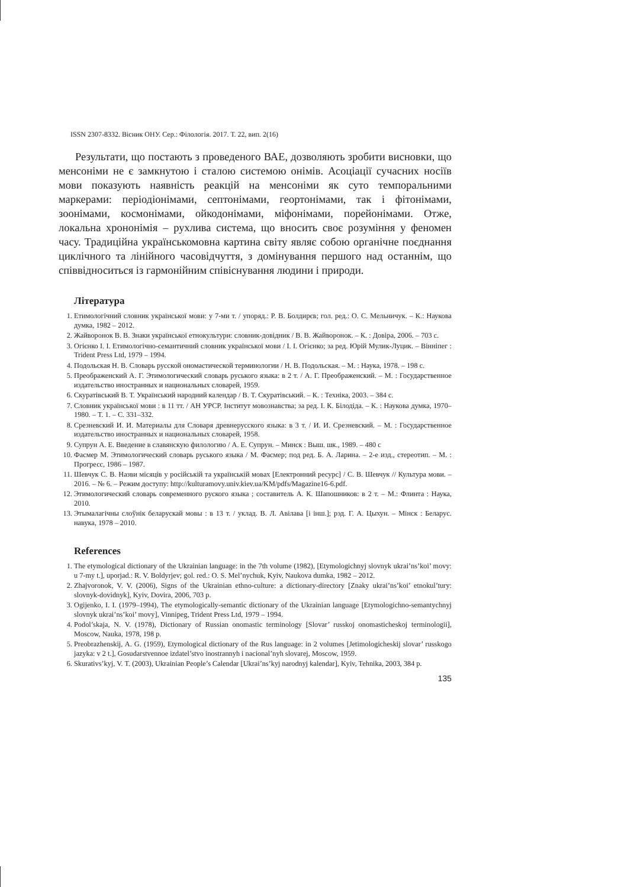ISSN 2307-8332. Вісник ОНУ. Сер.: Філологія. 2017. Т. 22, вип. 2(16)
Результати, що постають з проведеного ВАЕ, дозволяють зробити висновки, що менсоніми не є замкнутою і сталою системою онімів. Асоціації сучасних носіїв мови показують наявність реакцій на менсоніми як суто темпоральними маркерами: періодіонімами, септонімами, геортонімами, так і фітонімами, зоонімами, космонімами, ойкодонімами, міфонімами, порейонімами. Отже, локальна хрононімія – рухлива система, що вносить своє розуміння у феномен часу. Традиційна українськомовна картина світу являє собою органічне поєднання циклічного та лінійного часовідчуття, з домінування першого над останнім, що співвідноситься із гармонійним співіснування людини і природи.
Література
1. Етимологічний словник української мови: у 7-ми т. / упоряд.: Р. В. Болдирєв; гол. ред.: О. С. Мельничук. – К.: Наукова думка, 1982 – 2012.
2. Жайворонок В. В. Знаки української етнокультури: словник-довідник / В. В. Жайворонок. – К. : Довіра, 2006. – 703 с.
3. Огієнко І. І. Етимологічно-семантичний словник української мови / І. І. Огієнко; за ред. Юрій Мулик-Луцик. – Вінніпег : Trident Press Ltd, 1979 – 1994.
4. Подольская Н. В. Словарь русской ономастической терминологии / Н. В. Подольская. – М. : Наука, 1978. – 198 с.
5. Преображенский А. Г. Этимологический словарь руського языка: в 2 т. / А. Г. Преображенский. – М. : Государственное издательство иностранных и национальных словарей, 1959.
6. Скуратівський В. Т. Український народний календар / В. Т. Скуратівський. – К. : Техніка, 2003. – 384 с.
7. Словник української мови : в 11 тт. / АН УРСР. Інститут мовознавства; за ред. І. К. Білодіда. – К. : Наукова думка, 1970–1980. – Т. 1. – С. 331–332.
8. Срезневский И. И. Материалы для Словаря древнерусского языка: в 3 т. / И. И. Срезневский. – М. : Государственное издательство иностранных и национальных словарей, 1958.
9. Супрун А. Е. Введение в славянскую филологию / А. Е. Супрун. – Минск : Выш. шк., 1989. – 480 с
10. Фасмер М. Этимологический словарь руського языка / М. Фасмер; под ред. Б. А. Ларина. – 2-е изд., стереотип. – М. : Прогресс, 1986 – 1987.
11. Шевчук С. В. Назви місяців у російській та українській мовах [Електронний ресурс] / С. В. Шевчук // Культура мови. – 2016. – № 6. – Режим доступу: http://kulturamovy.univ.kiev.ua/KM/pdfs/Magazine16-6.pdf.
12. Этимологический словарь современного руского языка ; составитель А. К. Шапошников: в 2 т. – М.: Флинта : Наука, 2010.
13. Этымалагічны слоўнік беларускай мовы : в 13 т. / уклад. В. Л. Авілава [і інш.]; рэд. Г. А. Цыхун. – Мінск : Беларус. навука, 1978 – 2010.
References
1. The etymological dictionary of the Ukrainian language: in the 7th volume (1982), [Etymologichnyj slovnyk ukrai’ns’koi’ movy: u 7-my t.], uporjad.: R. V. Boldyrjev; gol. red.: O. S. Mel’nychuk, Kyiv, Naukova dumka, 1982 – 2012.
2. Zhajvoronok, V. V. (2006), Signs of the Ukrainian ethno-culture: a dictionary-directory [Znaky ukrai’ns’koi’ etnokul’tury: slovnyk-dovidnyk], Kyiv, Dovira, 2006, 703 p.
3. Ogijenko, I. I. (1979–1994), The etymologically-semantic dictionary of the Ukrainian language [Etymologichno-semantychnyj slovnyk ukrai’ns’koi’ movy], Vinnipeg, Trident Press Ltd, 1979 – 1994.
4. Podol’skaja, N. V. (1978), Dictionary of Russian onomastic terminology [Slovar’ russkoj onomasticheskoj terminologii], Moscow, Nauka, 1978, 198 p.
5. Preobrazhenskij, A. G. (1959), Etymological dictionary of the Rus language: in 2 volumes [Jetimologicheskij slovar’ russkogo jazyka: v 2 t.], Gosudarstvennoe izdatel’stvo inostrannyh i nacional’nyh slovarej, Moscow, 1959.
6. Skurativs’kyj, V. T. (2003), Ukrainian People’s Calendar [Ukrai’ns’kyj narodnyj kalendar], Kyiv, Tehnika, 2003, 384 p.
135